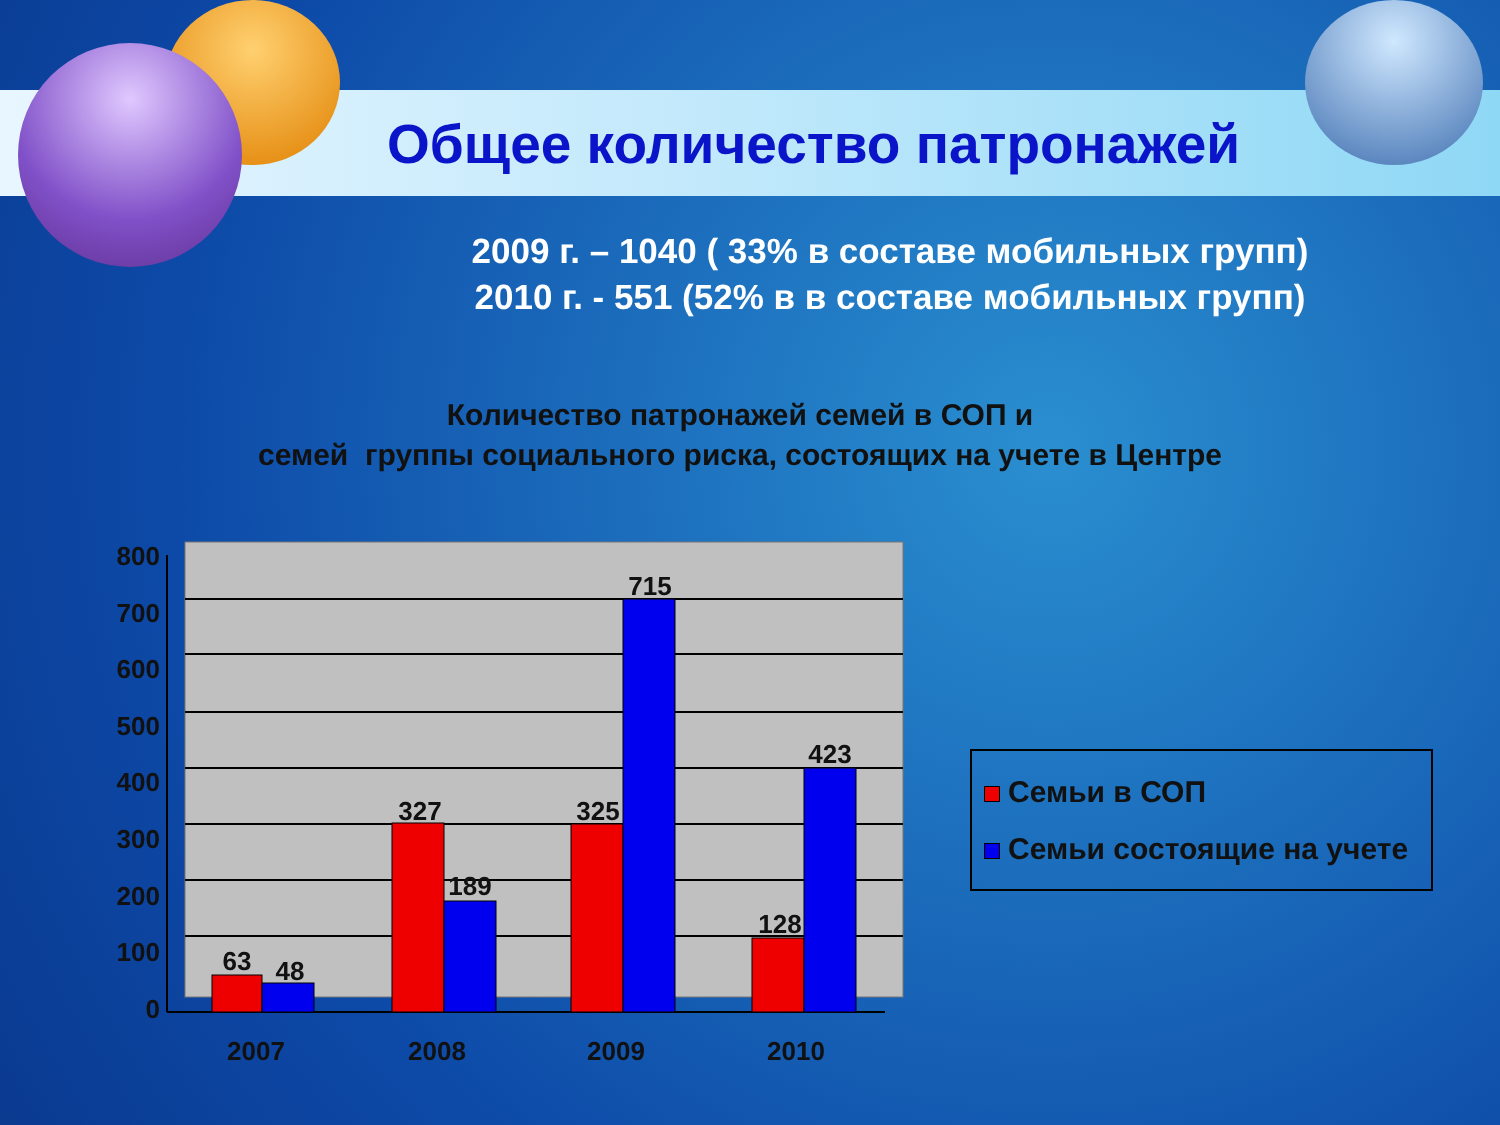Общее количество патронажей
2009 г. – 1040 ( 33% в составе мобильных групп)
2010 г. - 551 (52% в в составе мобильных групп)
Количество патронажей семей в СОП и
семей группы социального риска, состоящих на учете в Центре
800
700
600
500
400
300
200
100
0
63
48
327
189
325
715
128
423
2007
2008
2009
2010
Семьи в СОП
Семьи состоящие на учете